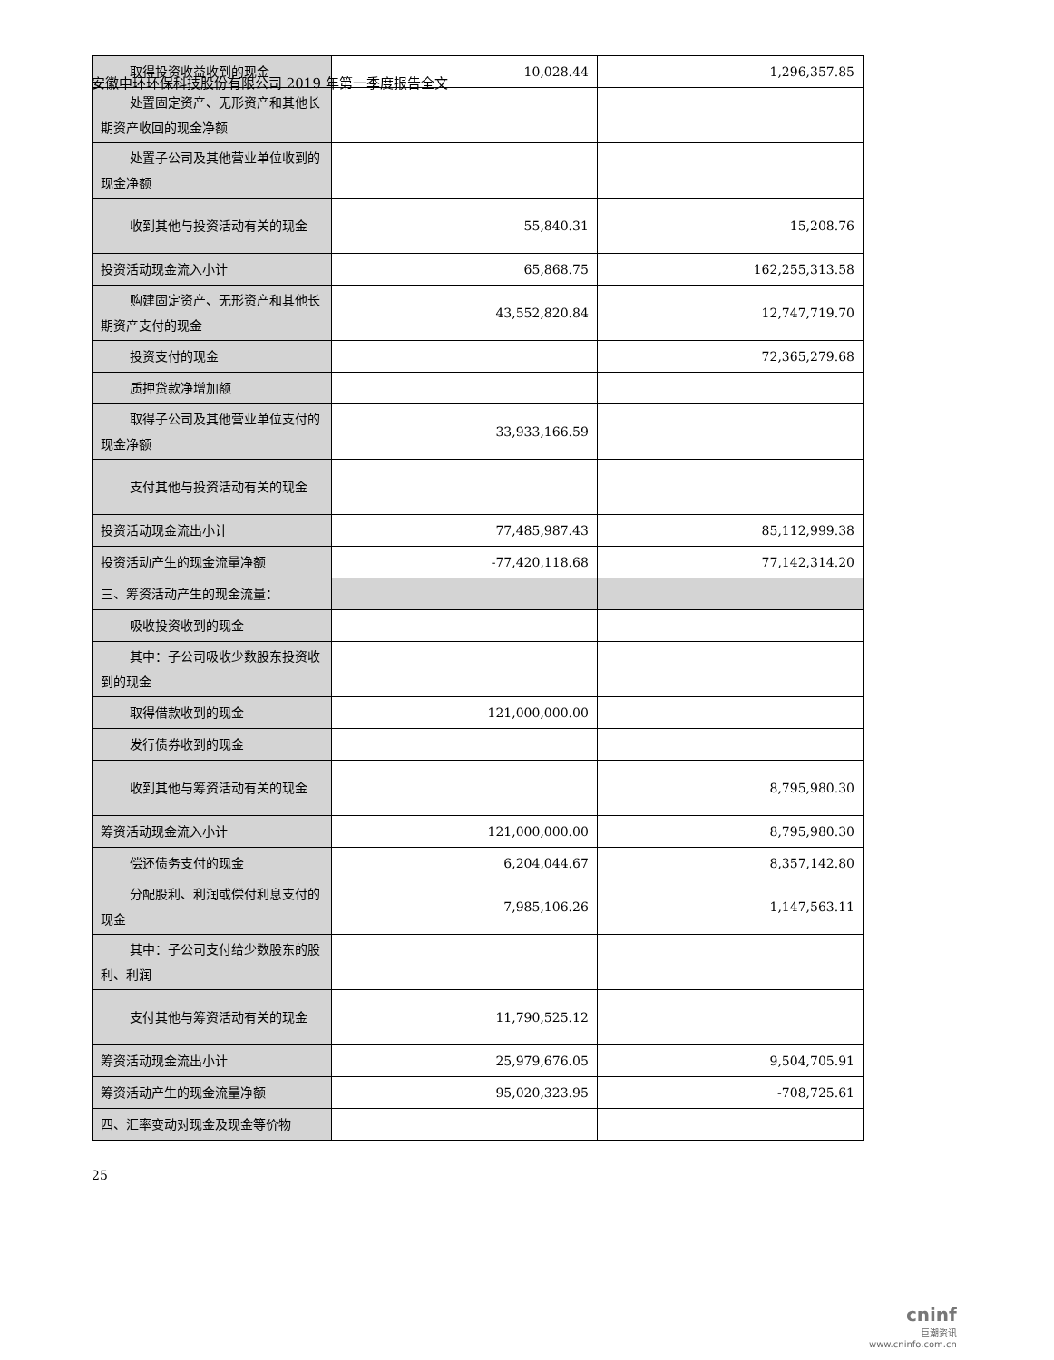安徽中环环保科技股份有限公司 2019 年第一季度报告全文
| 取得投资收益收到的现金 | 10,028.44 | 1,296,357.85 |
| 处置固定资产、无形资产和其他长期资产收回的现金净额 | | |
| 处置子公司及其他营业单位收到的现金净额 | | |
| 收到其他与投资活动有关的现金 | 55,840.31 | 15,208.76 |
| 投资活动现金流入小计 | 65,868.75 | 162,255,313.58 |
| 购建固定资产、无形资产和其他长期资产支付的现金 | 43,552,820.84 | 12,747,719.70 |
| 投资支付的现金 | | 72,365,279.68 |
| 质押贷款净增加额 | | |
| 取得子公司及其他营业单位支付的现金净额 | 33,933,166.59 | |
| 支付其他与投资活动有关的现金 | | |
| 投资活动现金流出小计 | 77,485,987.43 | 85,112,999.38 |
| 投资活动产生的现金流量净额 | -77,420,118.68 | 77,142,314.20 |
| 三、筹资活动产生的现金流量： | | |
| 吸收投资收到的现金 | | |
| 其中：子公司吸收少数股东投资收到的现金 | | |
| 取得借款收到的现金 | 121,000,000.00 | |
| 发行债券收到的现金 | | |
| 收到其他与筹资活动有关的现金 | | 8,795,980.30 |
| 筹资活动现金流入小计 | 121,000,000.00 | 8,795,980.30 |
| 偿还债务支付的现金 | 6,204,044.67 | 8,357,142.80 |
| 分配股利、利润或偿付利息支付的现金 | 7,985,106.26 | 1,147,563.11 |
| 其中：子公司支付给少数股东的股利、利润 | | |
| 支付其他与筹资活动有关的现金 | 11,790,525.12 | |
| 筹资活动现金流出小计 | 25,979,676.05 | 9,504,705.91 |
| 筹资活动产生的现金流量净额 | 95,020,323.95 | -708,725.61 |
| 四、汇率变动对现金及现金等价物 | | |
25
cninf
巨潮资讯
www.cninfo.com.cn